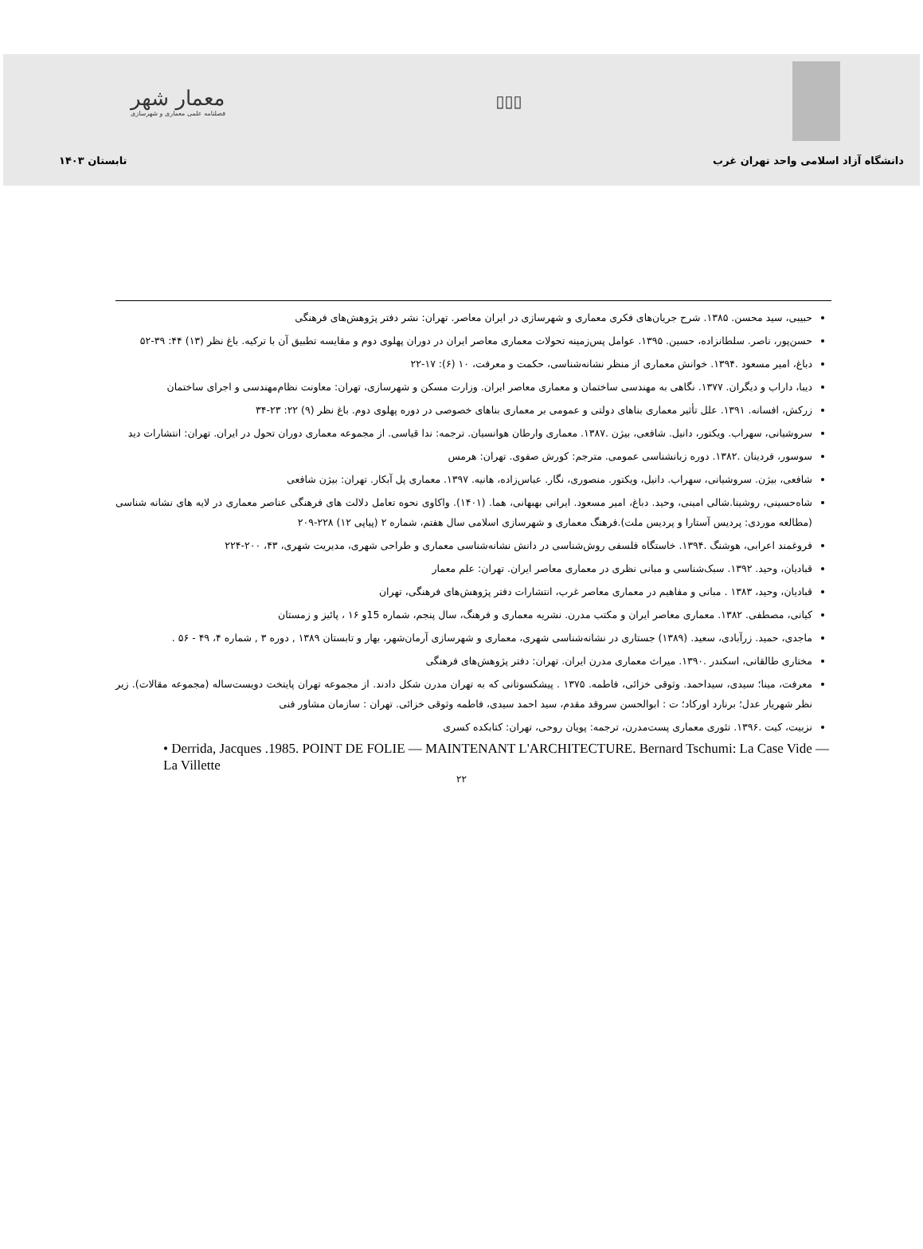معمار شهر
فصلنامه علمی معماری و شهرسازی
▯▯▯
دانشگاه آزاد اسلامی واحد تهران غرب تابستان ۱۴۰۳
حبیبی، سید محسن. ۱۳۸۵. شرح جریان‌های فکری معماری و شهرسازی در ایران معاصر. تهران: نشر دفتر پژوهش‌های فرهنگی
حسن‌پور، ناصر. سلطانزاده، حسین. ۱۳۹۵. عوامل پس‌زمینه تحولات معماری معاصر ایران در دوران پهلوی دوم و مقایسه تطبیق آن با ترکیه. باغ نظر (۱۳) ۴۴: ۳۹-۵۲
دباغ، امیر مسعود .۱۳۹۴. خوانش معماری از منظر نشانه‌شناسی، حکمت و معرفت، ۱۰ (۶): ۱۷-۲۲
دیبا، داراب و دیگران. ۱۳۷۷. نگاهی به مهندسی ساختمان و معماری معاصر ایران. وزارت مسکن و شهرسازی، تهران: معاونت نظام‌مهندسی و اجرای ساختمان
زرکش، افسانه. ۱۳۹۱. علل تأثیر معماری بناهای دولتی و عمومی بر معماری بناهای خصوصی در دوره پهلوی دوم. باغ نظر (۹) ۲۲: ۲۳-۳۴
سروشیانی، سهراب. ویکتور، دانیل. شافعی، بیژن .۱۳۸۷. معماری وارطان هوانسیان. ترجمه: ندا قیاسی. از مجموعه معماری دوران تحول در ایران. تهران: انتشارات دید
سوسور، فردینان .۱۳۸۲. دوره زبانشناسی عمومی. مترجم: کورش صفوی. تهران: هرمس
شافعی، بیژن. سروشیانی، سهراب. دانیل، ویکتور. منصوری، نگار. عباس‌زاده، هانیه. ۱۳۹۷. معماری پل آبکار. تهران: بیژن شافعی
شاه‌حسینی، روشینا.شالی امینی، وحید. دباغ، امیر مسعود. ایرانی بهبهانی، هما. (۱۴۰۱). واکاوی نحوه تعامل دلالت های فرهنگی عناصر معماری در لایه های نشانه شناسی (مطالعه موردی: پردیس آستارا و پردیس ملت).فرهنگ معماری و شهرسازی اسلامی سال هفتم، شماره ۲ (پیاپی ۱۲) ۲۲۸-۲۰۹
فروغمند اعرابی، هوشنگ .۱۳۹۴. خاستگاه فلسفی روش‌شناسی در دانش نشانه‌شناسی معماری و طراحی شهری، مدیریت شهری، ۴۳، ۲۰۰-۲۲۴
قبادیان، وحید. ۱۳۹۲. سبک‌شناسی و مبانی نظری در معماری معاصر ایران. تهران: علم معمار
قبادیان، وحید، ۱۳۸۳ . مبانی و مفاهیم در معماری معاصر غرب، انتشارات دفتر پژوهش‌های فرهنگی، تهران
کیانی، مصطفی. ۱۳۸۲. معماری معاصر ایران و مکتب مدرن. نشریه معماری و فرهنگ، سال پنجم، شماره 15و ۱۶ ، پائیز و زمستان
ماجدی، حمید. زرآبادی، سعید. (۱۳۸۹) جستاری در نشانه‌شناسی شهری، معماری و شهرسازی آرمان‌شهر، بهار و تابستان ۱۳۸۹ , دوره ۳ , شماره ۴، ۴۹ - ۵۶ .
مختاری طالقانی، اسکندر .۱۳۹۰. میراث معماری مدرن ایران. تهران: دفتر پژوهش‌های فرهنگی
معرفت، مینا؛ سیدی، سیداحمد. وثوقی خزائی، فاطمه. ۱۳۷۵ . پیشکسوتانی که به تهران مدرن شکل دادند. از مجموعه تهران پایتخت دویست‌ساله (مجموعه مقالات). زیر نظر شهریار عدل؛ برنارد اورکاد؛ ت : ابوالحسن سروقد مقدم، سید احمد سیدی، فاطمه وثوقی خزائی. تهران : سازمان مشاور فنی
نزبیت، کیت .۱۳۹۶. تئوری معماری پست‌مدرن، ترجمه: پویان روحی، تهران: کتابکده کسری
• Derrida, Jacques .1985. POINT DE FOLIE — MAINTENANT L'ARCHITECTURE. Bernard Tschumi: La Case Vide — La Villette
۲۲